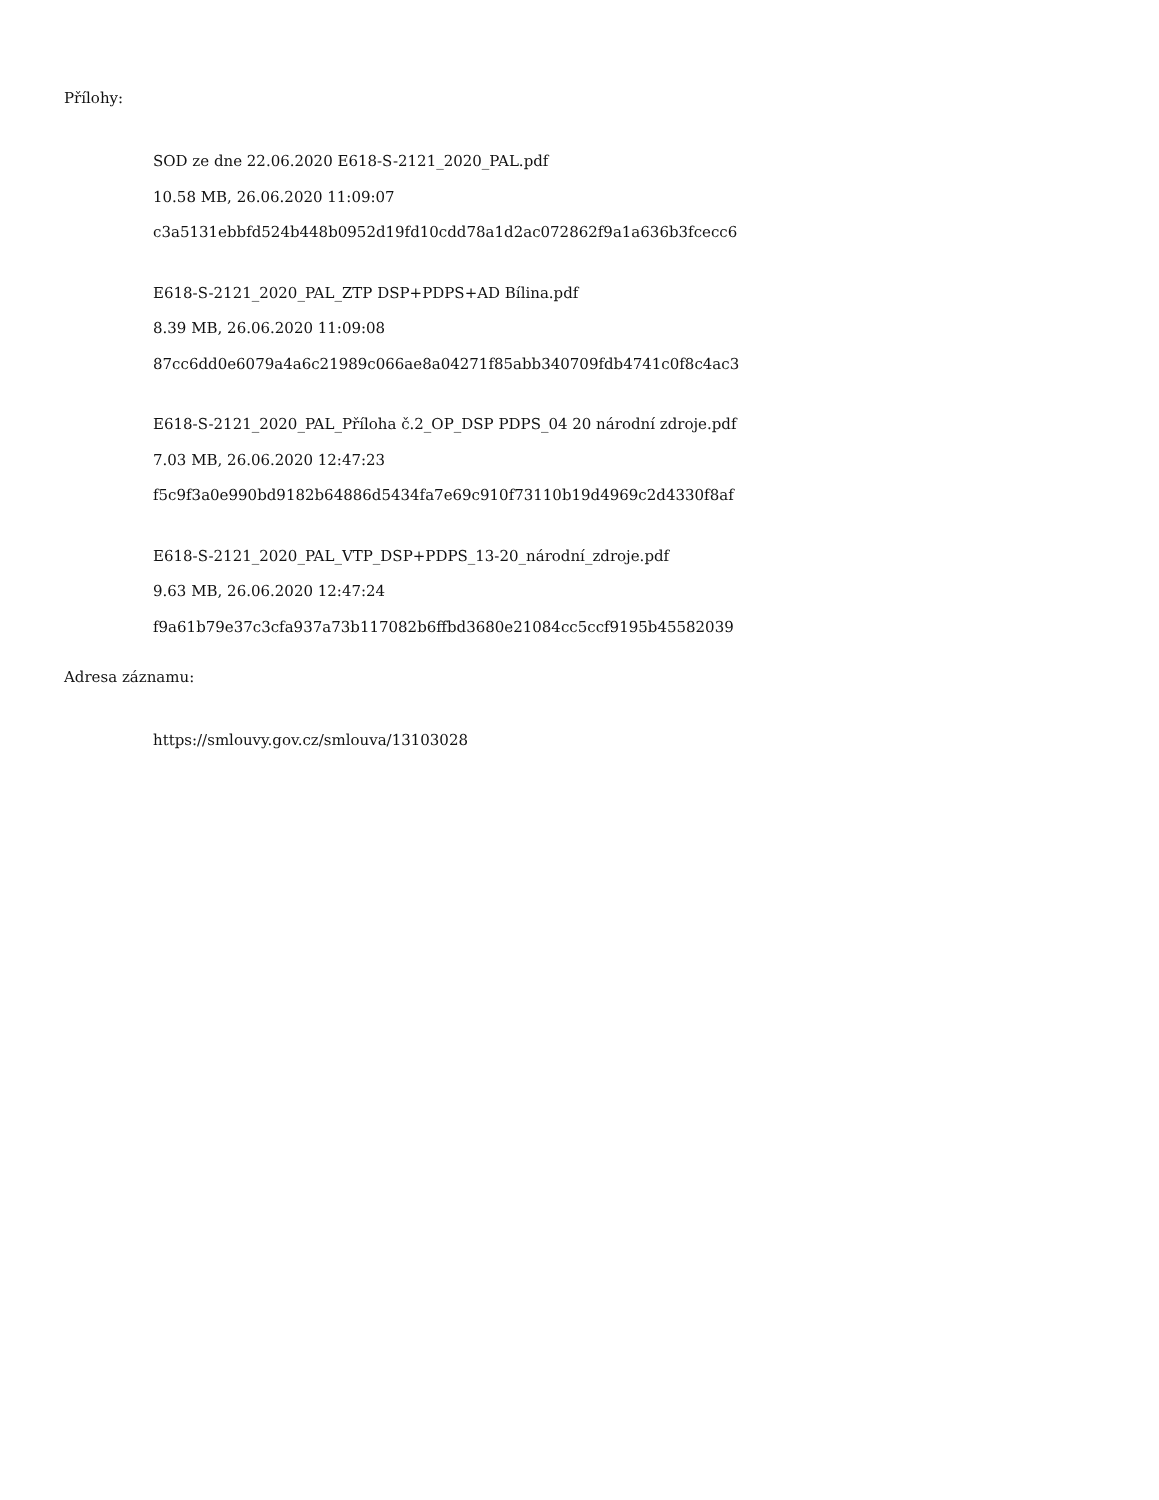Přílohy:
SOD ze dne 22.06.2020 E618-S-2121_2020_PAL.pdf
10.58 MB, 26.06.2020 11:09:07
c3a5131ebbfd524b448b0952d19fd10cdd78a1d2ac072862f9a1a636b3fcecc6
E618-S-2121_2020_PAL_ZTP DSP+PDPS+AD Bílina.pdf
8.39 MB, 26.06.2020 11:09:08
87cc6dd0e6079a4a6c21989c066ae8a04271f85abb340709fdb4741c0f8c4ac3
E618-S-2121_2020_PAL_Příloha č.2_OP_DSP PDPS_04 20 národní zdroje.pdf
7.03 MB, 26.06.2020 12:47:23
f5c9f3a0e990bd9182b64886d5434fa7e69c910f73110b19d4969c2d4330f8af
E618-S-2121_2020_PAL_VTP_DSP+PDPS_13-20_národní_zdroje.pdf
9.63 MB, 26.06.2020 12:47:24
f9a61b79e37c3cfa937a73b117082b6ffbd3680e21084cc5ccf9195b45582039
Adresa záznamu:
https://smlouvy.gov.cz/smlouva/13103028